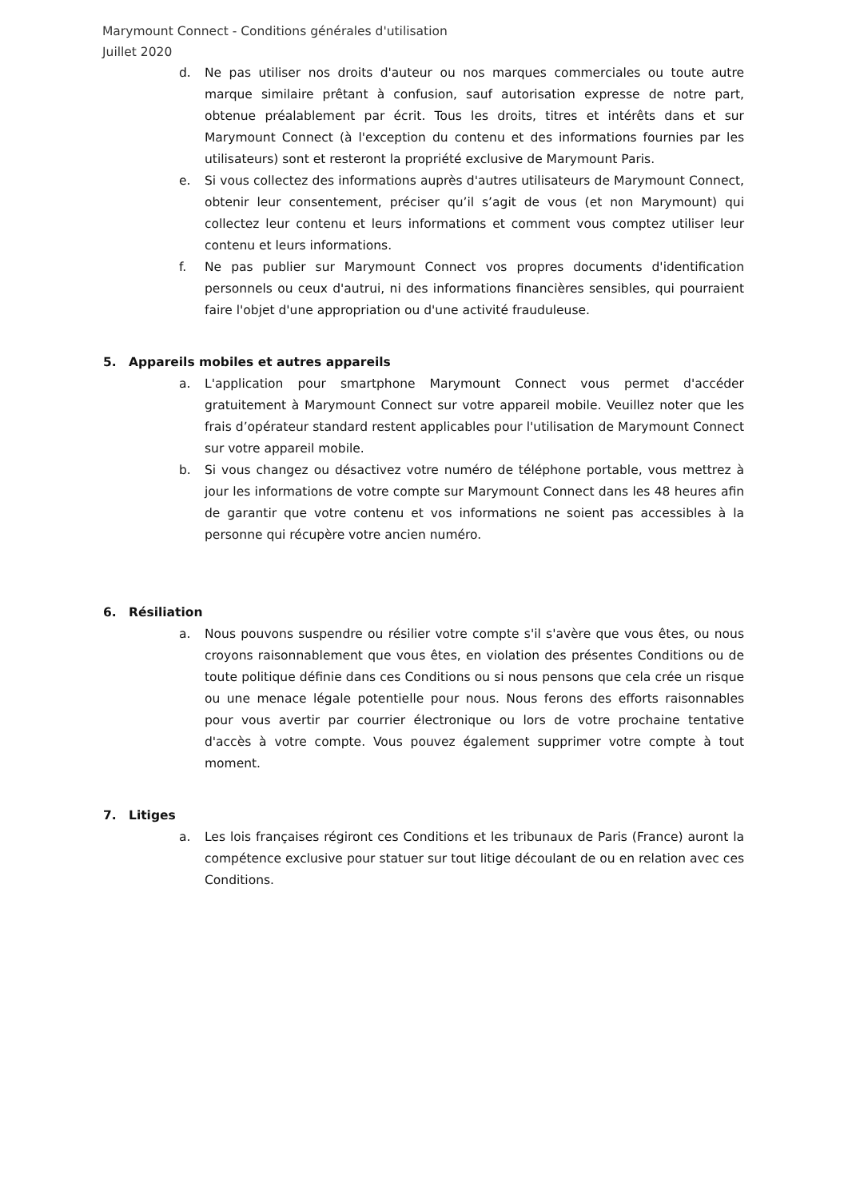Marymount Connect - Conditions générales d'utilisation
Juillet 2020
d. Ne pas utiliser nos droits d'auteur ou nos marques commerciales ou toute autre marque similaire prêtant à confusion, sauf autorisation expresse de notre part, obtenue préalablement par écrit. Tous les droits, titres et intérêts dans et sur Marymount Connect (à l'exception du contenu et des informations fournies par les utilisateurs) sont et resteront la propriété exclusive de Marymount Paris.
e. Si vous collectez des informations auprès d'autres utilisateurs de Marymount Connect, obtenir leur consentement, préciser qu’il s’agit de vous (et non Marymount) qui collectez leur contenu et leurs informations et comment vous comptez utiliser leur contenu et leurs informations.
f. Ne pas publier sur Marymount Connect vos propres documents d'identification personnels ou ceux d'autrui, ni des informations financières sensibles, qui pourraient faire l'objet d'une appropriation ou d'une activité frauduleuse.
5. Appareils mobiles et autres appareils
a. L'application pour smartphone Marymount Connect vous permet d'accéder gratuitement à Marymount Connect sur votre appareil mobile. Veuillez noter que les frais d’opérateur standard restent applicables pour l'utilisation de Marymount Connect sur votre appareil mobile.
b. Si vous changez ou désactivez votre numéro de téléphone portable, vous mettrez à jour les informations de votre compte sur Marymount Connect dans les 48 heures afin de garantir que votre contenu et vos informations ne soient pas accessibles à la personne qui récupère votre ancien numéro.
6. Résiliation
a. Nous pouvons suspendre ou résilier votre compte s'il s'avère que vous êtes, ou nous croyons raisonnablement que vous êtes, en violation des présentes Conditions ou de toute politique définie dans ces Conditions ou si nous pensons que cela crée un risque ou une menace légale potentielle pour nous. Nous ferons des efforts raisonnables pour vous avertir par courrier électronique ou lors de votre prochaine tentative d'accès à votre compte. Vous pouvez également supprimer votre compte à tout moment.
7. Litiges
a. Les lois françaises régiront ces Conditions et les tribunaux de Paris (France) auront la compétence exclusive pour statuer sur tout litige découlant de ou en relation avec ces Conditions.